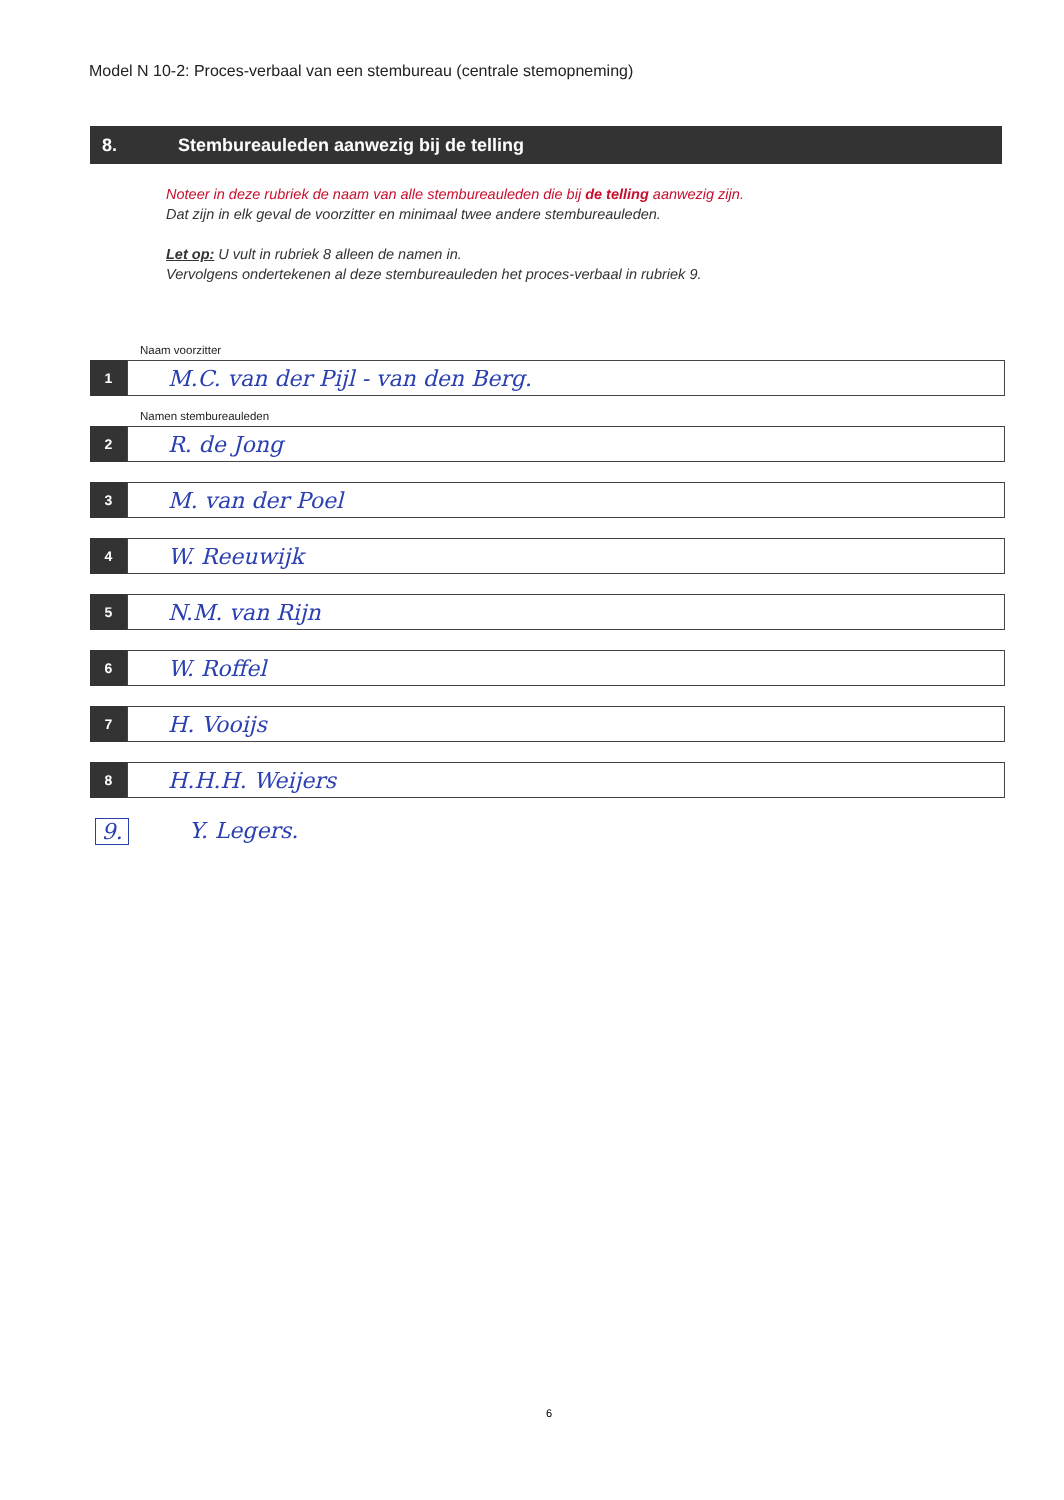Model N 10-2: Proces-verbaal van een stembureau (centrale stemopneming)
8. Stembureauleden aanwezig bij de telling
Noteer in deze rubriek de naam van alle stembureauleden die bij de telling aanwezig zijn.
Dat zijn in elk geval de voorzitter en minimaal twee andere stembureauleden.
Let op: U vult in rubriek 8 alleen de namen in.
Vervolgens ondertekenen al deze stembureauleden het proces-verbaal in rubriek 9.
Naam voorzitter
1
M.C. van der Pijl - van den Berg.
Namen stembureauleden
2
R. de Jong
3
M. van der Poel
4
W. Reeuwijk
5
N.M. van Rijn
6
W. Roffel
7
H. Vooijs
8
H.H.H. Weijers
9. Y. Legers.
6